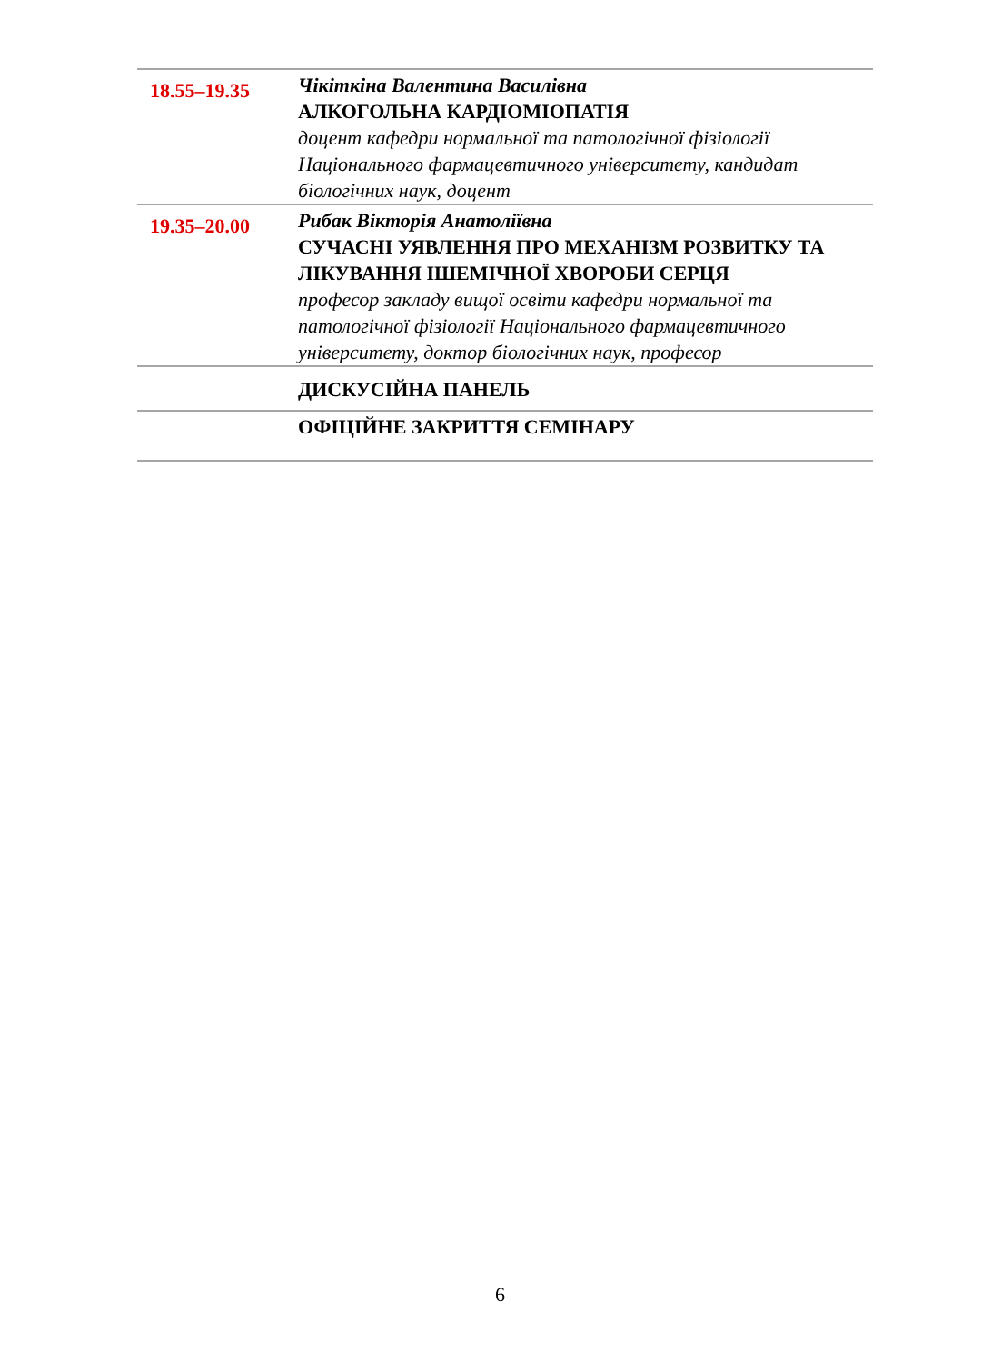| 18.55–19.35 | Чікіткіна Валентина Василівна АЛКОГОЛЬНА КАРДІОМІОПАТІЯ доцент кафедри нормальної та патологічної фізіології Національного фармацевтичного університету, кандидат біологічних наук, доцент |
| 19.35–20.00 | Рибак Вікторія Анатоліївна СУЧАСНІ УЯВЛЕННЯ ПРО МЕХАНІЗМ РОЗВИТКУ ТА ЛІКУВАННЯ ІШЕМІЧНОЇ ХВОРОБИ СЕРЦЯ професор закладу вищої освіти кафедри нормальної та патологічної фізіології Національного фармацевтичного університету, доктор біологічних наук, професор |
| | ДИСКУСІЙНА ПАНЕЛЬ |
| | ОФІЦІЙНЕ ЗАКРИТТЯ СЕМІНАРУ |
6